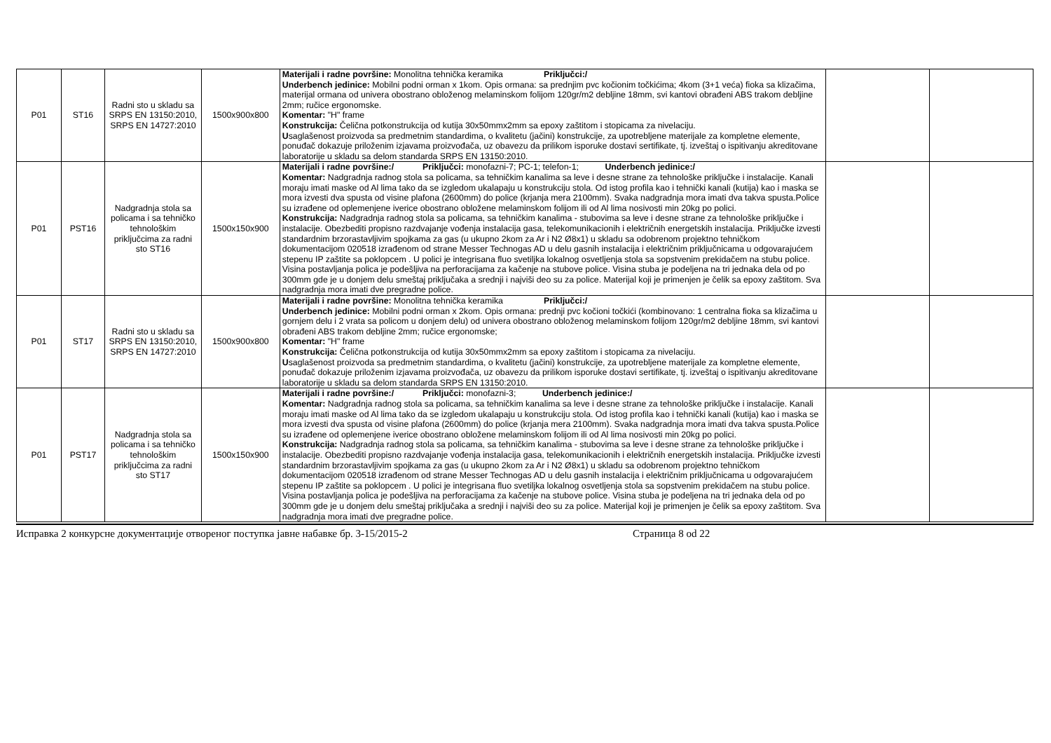| P01 | ST16 | Radni sto u skladu sa SRPS EN 13150:2010, SRPS EN 14727:2010 | 1500x900x800 | Materijali i radne površine: Monolitna tehnička keramika Priključci:/ Underbench jedinice: Mobilni podni orman x 1kom. Opis ormana: sa prednjim pvc kočionim točkićima; 4kom (3+1 veća) fioka sa klizačima, materijal ormana od univera obostrano obloženog melaminskom folijom 120gr/m2 debljine 18mm, svi kantovi obrađeni ABS trakom debljine 2mm; ručice ergonomske. Komentar: "H" frame Konstrukcija: Čelična potkonstrukcija od kutija 30x50mmx2mm sa epoxy zaštitom i stopicama za nivelaciju. U saglašenost proizvoda sa predmetnim standardima, o kvalitetu (jačini) konstrukcije, za upotrebljene materijale za kompletne elemente, ponuđač dokazuje priloženim izjavama proizvođača, uz obavezu da prilikom isporuke dostavi sertifikate, tj. izveštaj o ispitivanju akreditovane laboratorije u skladu sa delom standarda SRPS EN 13150:2010. | | |
| P01 | PST16 | Nadgradnja stola sa policama i sa tehničko tehnološkim priključcima za radni sto ST16 | 1500x150x900 | Materijali i radne površine:/ Priključci: monofazni-7; PC-1; telefon-1; Underbench jedinice:/ Komentar: Nadgradnja radnog stola sa policama, sa tehničkim kanalima sa leve i desne strane za tehnološke priključke i instalacije. Kanali moraju imati maske od Al lima tako da se izgledom ukalapaju u konstrukciju stola. Od istog profila kao i tehnički kanali (kutija) kao i maska se mora izvesti dva spusta od visine plafona (2600mm) do police (krjanja mera 2100mm). Svaka nadgradnja mora imati dva takva spusta.Police su izrađene od oplemenjene iverice obostrano obložene melaminskom folijom ili od Al lima nosivosti min 20kg po polici. Konstrukcija: Nadgradnja radnog stola sa policama, sa tehničkim kanalima - stubovima sa leve i desne strane za tehnološke priključke i instalacije. Obezbediti propisno razdvajanje vođenja instalacija gasa, telekomunikacionih i električnih energetskih instalacija. Priključke izvesti standardnim brzorastavljivim spojkama za gas (u ukupno 2kom za Ar i N2 Ø8x1) u skladu sa odobrenom projektno tehničkom dokumentacijom 020518 izrađenom od strane Messer Technogas AD u delu gasnih instalacija i električnim priključnicama u odgovarajućem stepenu IP zaštite sa poklopcem . U polici je integrisana fluo svetiljka lokalnog osvetljenja stola sa sopstvenim prekidačem na stubu police. Visina postavljanja polica je podešljiva na perforacijama za kačenje na stubove police. Visina stuba je podeljena na tri jednaka dela od po 300mm gde je u donjem delu smeštaj priključaka a srednji i najviši deo su za police. Materijal koji je primenjen je čelik sa epoxy zaštitom. Sva nadgradnja mora imati dve pregradne police. | | |
| P01 | ST17 | Radni sto u skladu sa SRPS EN 13150:2010, SRPS EN 14727:2010 | 1500x900x800 | Materijali i radne površine: Monolitna tehnička keramika Priključci:/ Underbench jedinice: Mobilni podni orman x 2kom. Opis ormana: prednji pvc kočioni točkići (kombinovano: 1 centralna fioka sa klizačima u gornjem delu i 2 vrata sa policom u donjem delu) od univera obostrano obloženog melaminskom folijom 120gr/m2 debljine 18mm, svi kantovi obrađeni ABS trakom debljine 2mm; ručice ergonomske; Komentar: "H" frame Konstrukcija: Čelična potkonstrukcija od kutija 30x50mmx2mm sa epoxy zaštitom i stopicama za nivelaciju. U saglašenost proizvoda sa predmetnim standardima, o kvalitetu (jačini) konstrukcije, za upotrebljene materijale za kompletne elemente, ponuđač dokazuje priloženim izjavama proizvođača, uz obavezu da prilikom isporuke dostavi sertifikate, tj. izveštaj o ispitivanju akreditovane laboratorije u skladu sa delom standarda SRPS EN 13150:2010. | | |
| P01 | PST17 | Nadgradnja stola sa policama i sa tehničko tehnološkim priključcima za radni sto ST17 | 1500x150x900 | Materijali i radne površine:/ Priključci: monofazni-3; Underbench jedinice:/ Komentar: Nadgradnja radnog stola sa policama, sa tehničkim kanalima sa leve i desne strane za tehnološke priključke i instalacije. Kanali moraju imati maske od Al lima tako da se izgledom ukalapaju u konstrukciju stola. Od istog profila kao i tehnički kanali (kutija) kao i maska se mora izvesti dva spusta od visine plafona (2600mm) do police (krjanja mera 2100mm). Svaka nadgradnja mora imati dva takva spusta.Police su izrađene od oplemenjene iverice obostrano obložene melaminskom folijom ili od Al lima nosivosti min 20kg po polici. Konstrukcija: Nadgradnja radnog stola sa policama, sa tehničkim kanalima - stubovima sa leve i desne strane za tehnološke priključke i instalacije. Obezbediti propisno razdvajanje vođenja instalacija gasa, telekomunikacionih i električnih energetskih instalacija. Priključke izvesti standardnim brzorastavljivim spojkama za gas (u ukupno 2kom za Ar i N2 Ø8x1) u skladu sa odobrenom projektno tehničkom dokumentacijom 020518 izrađenom od strane Messer Technogas AD u delu gasnih instalacija i električnim priključnicama u odgovarajućem stepenu IP zaštite sa poklopcem . U polici je integrisana fluo svetiljka lokalnog osvetljenja stola sa sopstvenim prekidačem na stubu police. Visina postavljanja polica je podešljiva na perforacijama za kačenje na stubove police. Visina stuba je podeljena na tri jednaka dela od po 300mm gde je u donjem delu smeštaj priključaka a srednji i najviši deo su za police. Materijal koji je primenjen je čelik sa epoxy zaštitom. Sva nadgradnja mora imati dve pregradne police. | | |
Исправка 2 конкурсне документације отвореног поступка јавне набавке бр. 3-15/2015-2 Страница 8 od 22